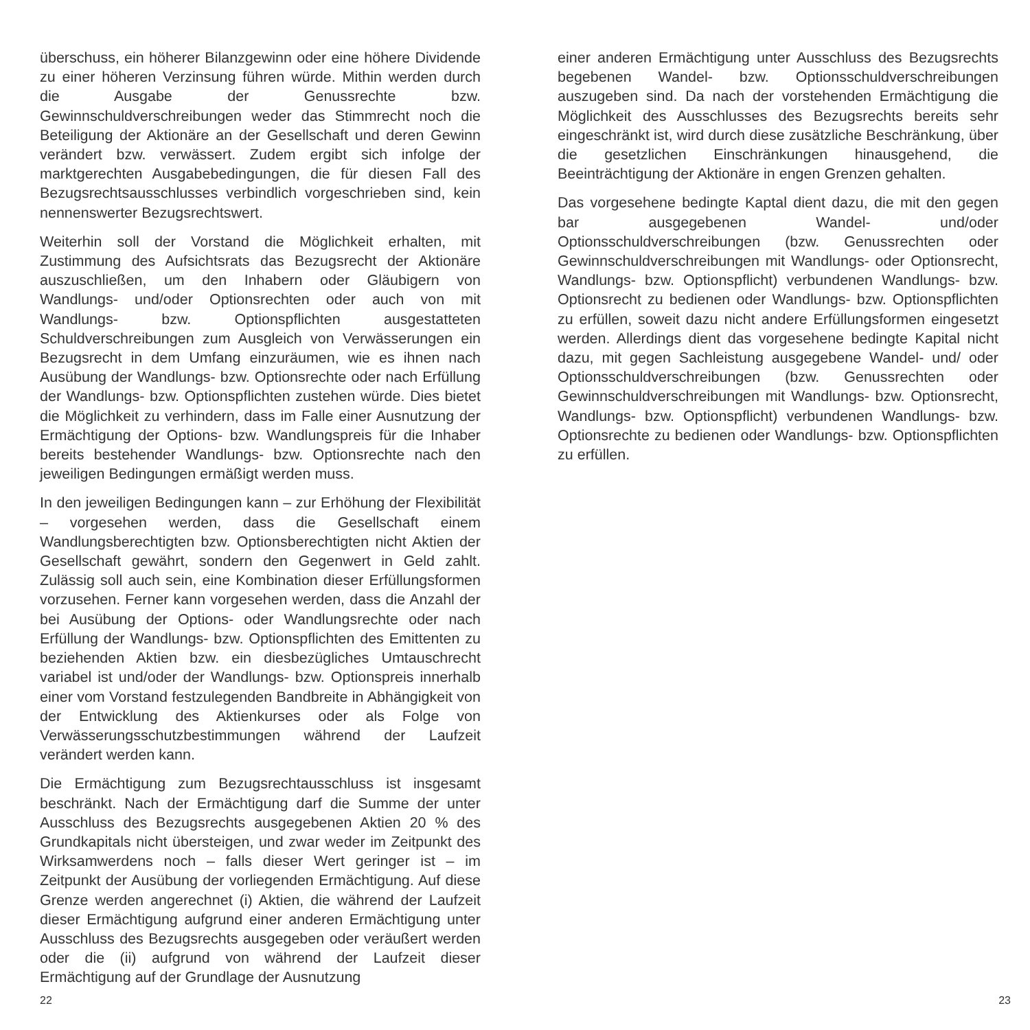überschuss, ein höherer Bilanzgewinn oder eine höhere Dividende zu einer höheren Verzinsung führen würde. Mithin werden durch die Ausgabe der Genussrechte bzw. Gewinnschuldverschreibungen weder das Stimmrecht noch die Beteiligung der Aktionäre an der Gesellschaft und deren Gewinn verändert bzw. verwässert. Zudem ergibt sich infolge der marktgerechten Ausgabebedingungen, die für diesen Fall des Bezugsrechtsausschlusses verbindlich vorgeschrieben sind, kein nennenswerter Bezugsrechtswert.
Weiterhin soll der Vorstand die Möglichkeit erhalten, mit Zustimmung des Aufsichtsrats das Bezugsrecht der Aktionäre auszuschließen, um den Inhabern oder Gläubigern von Wandlungs- und/oder Optionsrechten oder auch von mit Wandlungs- bzw. Optionspflichten ausgestatteten Schuldverschreibungen zum Ausgleich von Verwässerungen ein Bezugsrecht in dem Umfang einzuräumen, wie es ihnen nach Ausübung der Wandlungs- bzw. Optionsrechte oder nach Erfüllung der Wandlungs- bzw. Optionspflichten zustehen würde. Dies bietet die Möglichkeit zu verhindern, dass im Falle einer Ausnutzung der Ermächtigung der Options- bzw. Wandlungspreis für die Inhaber bereits bestehender Wandlungs- bzw. Optionsrechte nach den jeweiligen Bedingungen ermäßigt werden muss.
In den jeweiligen Bedingungen kann – zur Erhöhung der Flexibilität – vorgesehen werden, dass die Gesellschaft einem Wandlungsberechtigten bzw. Optionsberechtigten nicht Aktien der Gesellschaft gewährt, sondern den Gegenwert in Geld zahlt. Zulässig soll auch sein, eine Kombination dieser Erfüllungsformen vorzusehen. Ferner kann vorgesehen werden, dass die Anzahl der bei Ausübung der Options- oder Wandlungsrechte oder nach Erfüllung der Wandlungs- bzw. Optionspflichten des Emittenten zu beziehenden Aktien bzw. ein diesbezügliches Umtauschrecht variabel ist und/oder der Wandlungs- bzw. Optionspreis innerhalb einer vom Vorstand festzulegenden Bandbreite in Abhängigkeit von der Entwicklung des Aktienkurses oder als Folge von Verwässerungsschutzbestimmungen während der Laufzeit verändert werden kann.
Die Ermächtigung zum Bezugsrechtausschluss ist insgesamt beschränkt. Nach der Ermächtigung darf die Summe der unter Ausschluss des Bezugsrechts ausgegebenen Aktien 20 % des Grundkapitals nicht übersteigen, und zwar weder im Zeitpunkt des Wirksamwerdens noch – falls dieser Wert geringer ist – im Zeitpunkt der Ausübung der vorliegenden Ermächtigung. Auf diese Grenze werden angerechnet (i) Aktien, die während der Laufzeit dieser Ermächtigung aufgrund einer anderen Ermächtigung unter Ausschluss des Bezugsrechts ausgegeben oder veräußert werden oder die (ii) aufgrund von während der Laufzeit dieser Ermächtigung auf der Grundlage der Ausnutzung
22
einer anderen Ermächtigung unter Ausschluss des Bezugsrechts begebenen Wandel- bzw. Optionsschuldverschreibungen auszugeben sind. Da nach der vorstehenden Ermächtigung die Möglichkeit des Ausschlusses des Bezugsrechts bereits sehr eingeschränkt ist, wird durch diese zusätzliche Beschränkung, über die gesetzlichen Einschränkungen hinausgehend, die Beeinträchtigung der Aktionäre in engen Grenzen gehalten.
Das vorgesehene bedingte Kaptal dient dazu, die mit den gegen bar ausgegebenen Wandel- und/oder Optionsschuldverschreibungen (bzw. Genussrechten oder Gewinnschuldverschreibungen mit Wandlungs- oder Optionsrecht, Wandlungs- bzw. Optionspflicht) verbundenen Wandlungs- bzw. Optionsrecht zu bedienen oder Wandlungs- bzw. Optionspflichten zu erfüllen, soweit dazu nicht andere Erfüllungsformen eingesetzt werden. Allerdings dient das vorgesehene bedingte Kapital nicht dazu, mit gegen Sachleistung ausgegebene Wandel- und/ oder Optionsschuldverschreibungen (bzw. Genussrechten oder Gewinnschuldverschreibungen mit Wandlungs- bzw. Optionsrecht, Wandlungs- bzw. Optionspflicht) verbundenen Wandlungs- bzw. Optionsrechte zu bedienen oder Wandlungs- bzw. Optionspflichten zu erfüllen.
23